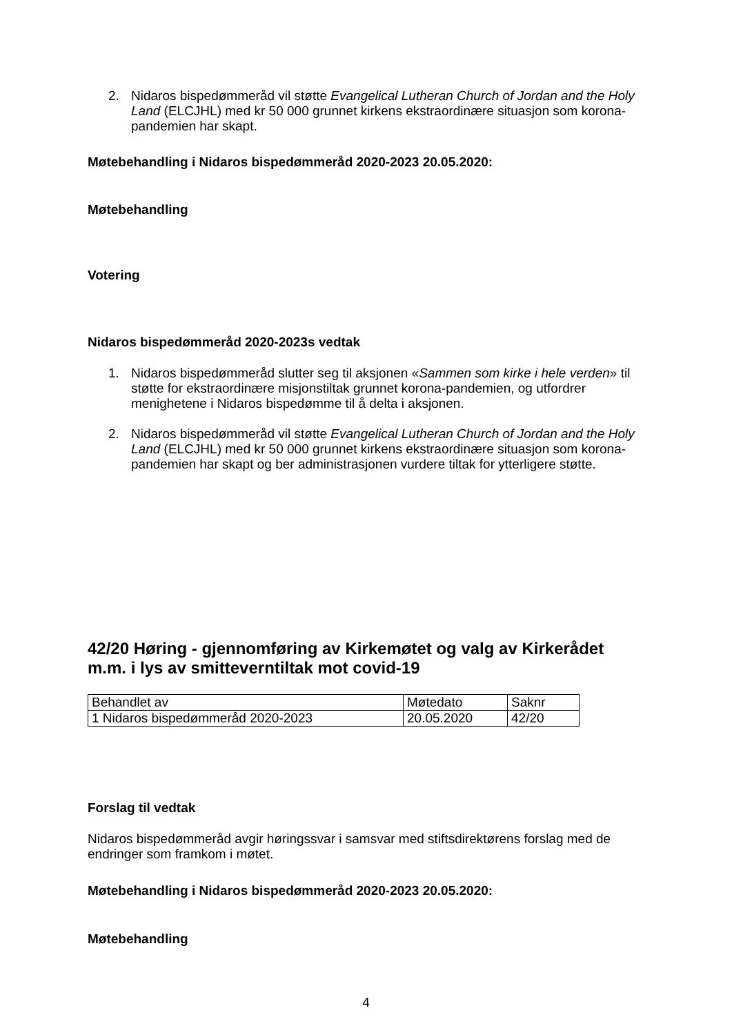2. Nidaros bispedømmeråd vil støtte Evangelical Lutheran Church of Jordan and the Holy Land (ELCJHL) med kr 50 000 grunnet kirkens ekstraordinære situasjon som korona-pandemien har skapt.
Møtebehandling i Nidaros bispedømmeråd 2020-2023 20.05.2020:
Møtebehandling
Votering
Nidaros bispedømmeråd 2020-2023s vedtak
1. Nidaros bispedømmeråd slutter seg til aksjonen «Sammen som kirke i hele verden» til støtte for ekstraordinære misjonstiltak grunnet korona-pandemien, og utfordrer menighetene i Nidaros bispedømme til å delta i aksjonen.
2. Nidaros bispedømmeråd vil støtte Evangelical Lutheran Church of Jordan and the Holy Land (ELCJHL) med kr 50 000 grunnet kirkens ekstraordinære situasjon som korona-pandemien har skapt og ber administrasjonen vurdere tiltak for ytterligere støtte.
42/20 Høring - gjennomføring av Kirkemøtet og valg av Kirkerådet m.m. i lys av smitteverntiltak mot covid-19
| Behandlet av | Møtedato | Saknr |
| 1 Nidaros bispedømmeråd 2020-2023 | 20.05.2020 | 42/20 |
Forslag til vedtak
Nidaros bispedømmeråd avgir høringssvar i samsvar med stiftsdirektørens forslag med de endringer som framkom i møtet.
Møtebehandling i Nidaros bispedømmeråd 2020-2023 20.05.2020:
Møtebehandling
4